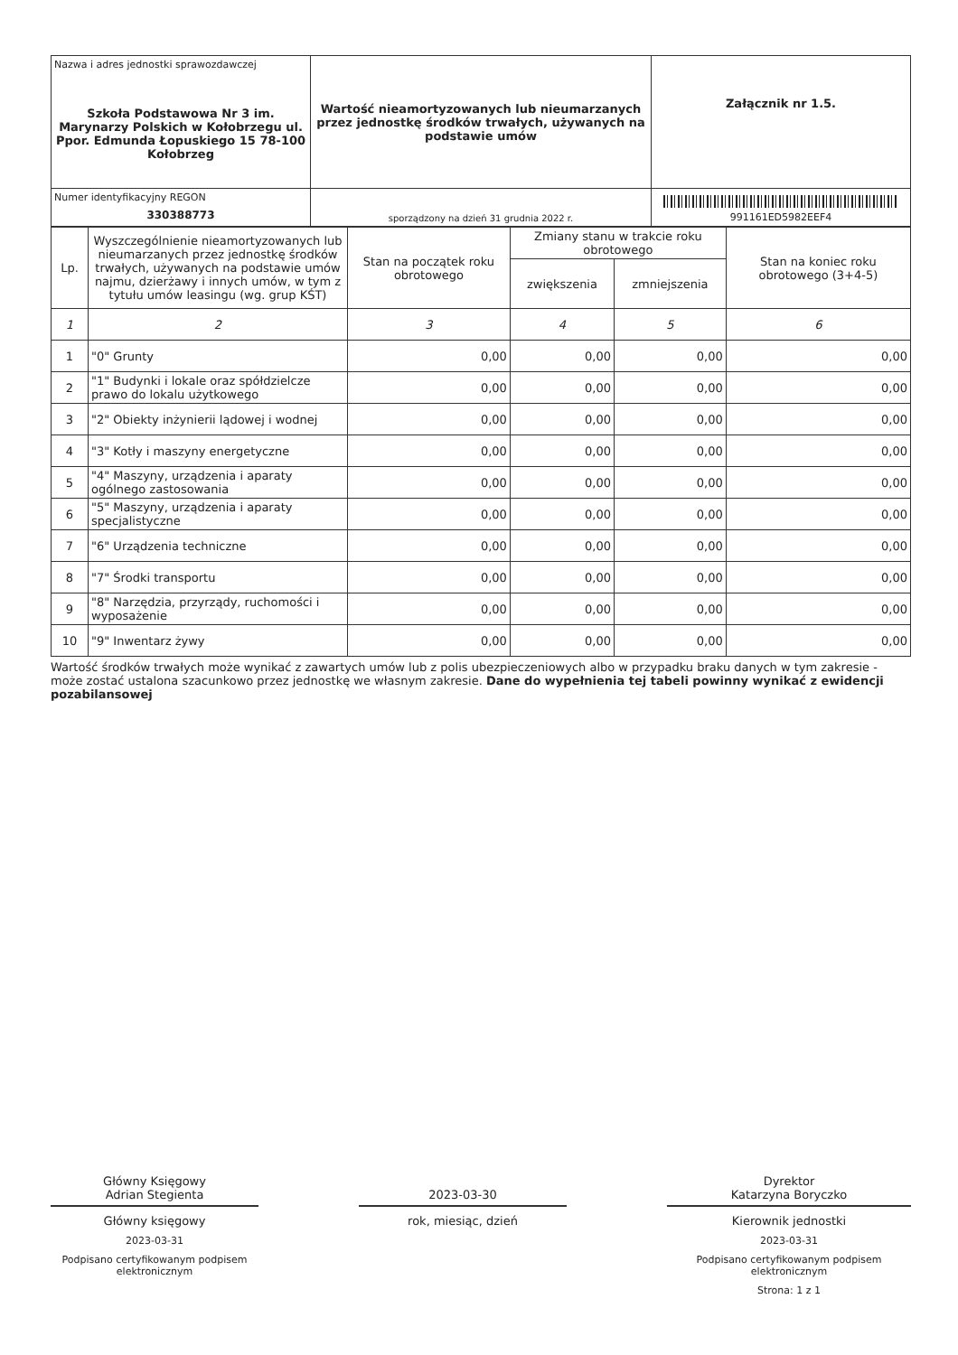| Nazwa i adres jednostki sprawozdawczej Szkoła Podstawowa Nr 3 im. Marynarzy Polskich w Kołobrzegu ul. Ppor. Edmunda Łopuskiego 15 78-100 Kołobrzeg | Wartość nieamortyzowanych lub nieumarzanych przez jednostkę środków trwałych, używanych na podstawie umów | Załącznik nr 1.5. |
| Numer identyfikacyjny REGON 330388773 | sporządzony na dzień 31 grudnia 2022 r. | 991161ED5982EEF4 |
| Lp. | Wyszczególnienie nieamortyzowanych lub nieumarzanych przez jednostkę środków trwałych, używanych na podstawie umów najmu, dzierżawy i innych umów, w tym z tytułu umów leasingu (wg. grup KŚT) | Stan na początek roku obrotowego | Zmiany stanu w trakcie roku obrotowego | | Stan na koniec roku obrotowego (3+4-5) |
| --- | --- | --- | --- | --- | --- |
| | | | zwiększenia | zmniejszenia | |
| 1 | 2 | 3 | 4 | 5 | 6 |
| 1 | "0" Grunty | 0,00 | 0,00 | 0,00 | 0,00 |
| 2 | "1" Budynki i lokale oraz spółdzielcze prawo do lokalu użytkowego | 0,00 | 0,00 | 0,00 | 0,00 |
| 3 | "2" Obiekty inżynierii lądowej i wodnej | 0,00 | 0,00 | 0,00 | 0,00 |
| 4 | "3" Kotły i maszyny energetyczne | 0,00 | 0,00 | 0,00 | 0,00 |
| 5 | "4" Maszyny, urządzenia i aparaty ogólnego zastosowania | 0,00 | 0,00 | 0,00 | 0,00 |
| 6 | "5" Maszyny, urządzenia i aparaty specjalistyczne | 0,00 | 0,00 | 0,00 | 0,00 |
| 7 | "6" Urządzenia techniczne | 0,00 | 0,00 | 0,00 | 0,00 |
| 8 | "7" Środki transportu | 0,00 | 0,00 | 0,00 | 0,00 |
| 9 | "8" Narzędzia, przyrządy, ruchomości i wyposażenie | 0,00 | 0,00 | 0,00 | 0,00 |
| 10 | "9" Inwentarz żywy | 0,00 | 0,00 | 0,00 | 0,00 |
Wartość środków trwałych może wynikać z zawartych umów lub z polis ubezpieczeniowych albo w przypadku braku danych w tym zakresie - może zostać ustalona szacunkowo przez jednostkę we własnym zakresie. Dane do wypełnienia tej tabeli powinny wynikać z ewidencji pozabilansowej
Główny Księgowy
Adrian Stegienta
Główny księgowy
2023-03-31
Podpisano certyfikowanym podpisem elektronicznym
2023-03-30
rok, miesiąc, dzień
Dyrektor
Katarzyna Boryczko
Kierownik jednostki
2023-03-31
Podpisano certyfikowanym podpisem elektronicznym
Strona: 1 z 1